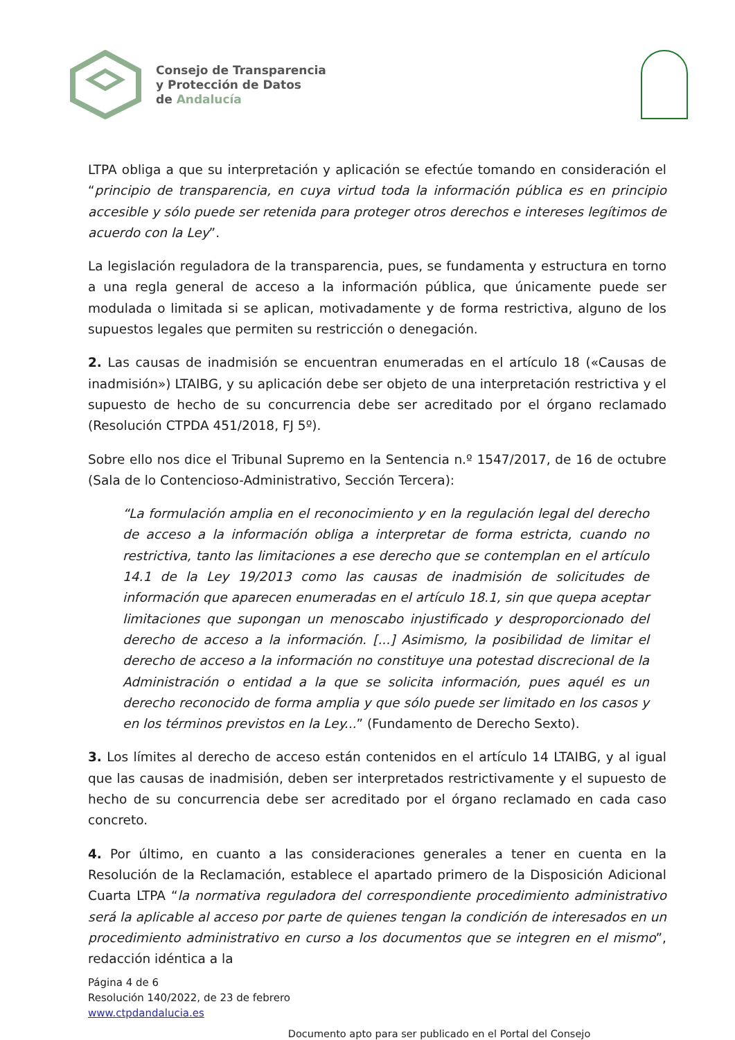Consejo de Transparencia
y Protección de Datos
de Andalucía
LTPA obliga a que su interpretación y aplicación se efectúe tomando en consideración el “principio de transparencia, en cuya virtud toda la información pública es en principio accesible y sólo puede ser retenida para proteger otros derechos e intereses legítimos de acuerdo con la Ley”.
La legislación reguladora de la transparencia, pues, se fundamenta y estructura en torno a una regla general de acceso a la información pública, que únicamente puede ser modulada o limitada si se aplican, motivadamente y de forma restrictiva, alguno de los supuestos legales que permiten su restricción o denegación.
2. Las causas de inadmisión se encuentran enumeradas en el artículo 18 («Causas de inadmisión») LTAIBG, y su aplicación debe ser objeto de una interpretación restrictiva y el supuesto de hecho de su concurrencia debe ser acreditado por el órgano reclamado (Resolución CTPDA 451/2018, FJ 5º).
Sobre ello nos dice el Tribunal Supremo en la Sentencia n.º 1547/2017, de 16 de octubre (Sala de lo Contencioso-Administrativo, Sección Tercera):
“La formulación amplia en el reconocimiento y en la regulación legal del derecho de acceso a la información obliga a interpretar de forma estricta, cuando no restrictiva, tanto las limitaciones a ese derecho que se contemplan en el artículo 14.1 de la Ley 19/2013 como las causas de inadmisión de solicitudes de información que aparecen enumeradas en el artículo 18.1, sin que quepa aceptar limitaciones que supongan un menoscabo injustificado y desproporcionado del derecho de acceso a la información. [...] Asimismo, la posibilidad de limitar el derecho de acceso a la información no constituye una potestad discrecional de la Administración o entidad a la que se solicita información, pues aquél es un derecho reconocido de forma amplia y que sólo puede ser limitado en los casos y en los términos previstos en la Ley...” (Fundamento de Derecho Sexto).
3. Los límites al derecho de acceso están contenidos en el artículo 14 LTAIBG, y al igual que las causas de inadmisión, deben ser interpretados restrictivamente y el supuesto de hecho de su concurrencia debe ser acreditado por el órgano reclamado en cada caso concreto.
4. Por último, en cuanto a las consideraciones generales a tener en cuenta en la Resolución de la Reclamación, establece el apartado primero de la Disposición Adicional Cuarta LTPA “la normativa reguladora del correspondiente procedimiento administrativo será la aplicable al acceso por parte de quienes tengan la condición de interesados en un procedimiento administrativo en curso a los documentos que se integren en el mismo”, redacción idéntica a la
Página 4 de 6
Resolución 140/2022, de 23 de febrero
www.ctpdandalucia.es
Documento apto para ser publicado en el Portal del Consejo